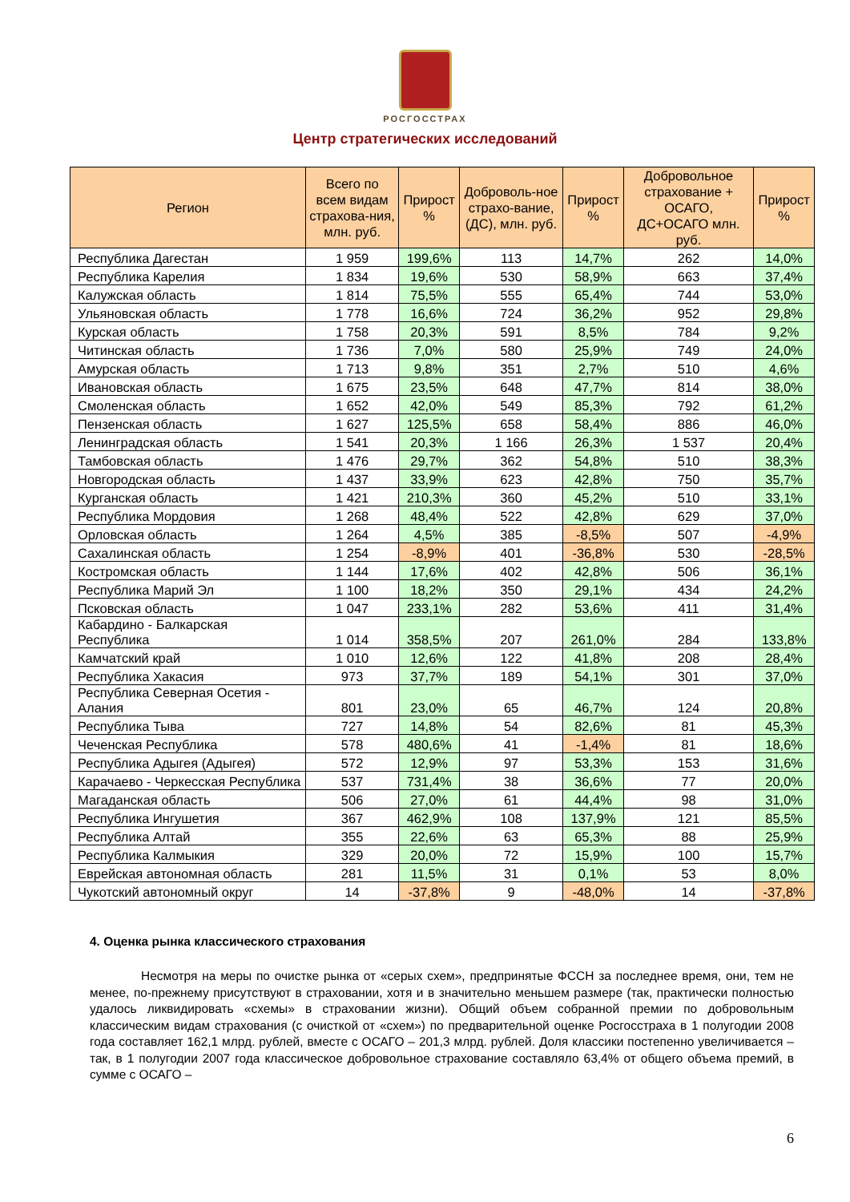РОСГОССТРАХ
Центр стратегических исследований
| Регион | Всего по всем видам страхова-ния, млн. руб. | Прирост % | Доброволь-ное страхо-вание, (ДС), млн. руб. | Прирост % | Добровольное страхование + ОСАГО, ДС+ОСАГО млн. руб. | Прирост % |
| --- | --- | --- | --- | --- | --- | --- |
| Республика Дагестан | 1 959 | 199,6% | 113 | 14,7% | 262 | 14,0% |
| Республика Карелия | 1 834 | 19,6% | 530 | 58,9% | 663 | 37,4% |
| Калужская область | 1 814 | 75,5% | 555 | 65,4% | 744 | 53,0% |
| Ульяновская область | 1 778 | 16,6% | 724 | 36,2% | 952 | 29,8% |
| Курская область | 1 758 | 20,3% | 591 | 8,5% | 784 | 9,2% |
| Читинская область | 1 736 | 7,0% | 580 | 25,9% | 749 | 24,0% |
| Амурская область | 1 713 | 9,8% | 351 | 2,7% | 510 | 4,6% |
| Ивановская область | 1 675 | 23,5% | 648 | 47,7% | 814 | 38,0% |
| Смоленская область | 1 652 | 42,0% | 549 | 85,3% | 792 | 61,2% |
| Пензенская область | 1 627 | 125,5% | 658 | 58,4% | 886 | 46,0% |
| Ленинградская область | 1 541 | 20,3% | 1 166 | 26,3% | 1 537 | 20,4% |
| Тамбовская область | 1 476 | 29,7% | 362 | 54,8% | 510 | 38,3% |
| Новгородская область | 1 437 | 33,9% | 623 | 42,8% | 750 | 35,7% |
| Курганская область | 1 421 | 210,3% | 360 | 45,2% | 510 | 33,1% |
| Республика Мордовия | 1 268 | 48,4% | 522 | 42,8% | 629 | 37,0% |
| Орловская область | 1 264 | 4,5% | 385 | -8,5% | 507 | -4,9% |
| Сахалинская область | 1 254 | -8,9% | 401 | -36,8% | 530 | -28,5% |
| Костромская область | 1 144 | 17,6% | 402 | 42,8% | 506 | 36,1% |
| Республика Марий Эл | 1 100 | 18,2% | 350 | 29,1% | 434 | 24,2% |
| Псковская область | 1 047 | 233,1% | 282 | 53,6% | 411 | 31,4% |
| Кабардино - Балкарская Республика | 1 014 | 358,5% | 207 | 261,0% | 284 | 133,8% |
| Камчатский край | 1 010 | 12,6% | 122 | 41,8% | 208 | 28,4% |
| Республика Хакасия | 973 | 37,7% | 189 | 54,1% | 301 | 37,0% |
| Республика Северная Осетия - Алания | 801 | 23,0% | 65 | 46,7% | 124 | 20,8% |
| Республика Тыва | 727 | 14,8% | 54 | 82,6% | 81 | 45,3% |
| Чеченская Республика | 578 | 480,6% | 41 | -1,4% | 81 | 18,6% |
| Республика Адыгея (Адыгея) | 572 | 12,9% | 97 | 53,3% | 153 | 31,6% |
| Карачаево - Черкесская Республика | 537 | 731,4% | 38 | 36,6% | 77 | 20,0% |
| Магаданская область | 506 | 27,0% | 61 | 44,4% | 98 | 31,0% |
| Республика Ингушетия | 367 | 462,9% | 108 | 137,9% | 121 | 85,5% |
| Республика Алтай | 355 | 22,6% | 63 | 65,3% | 88 | 25,9% |
| Республика Калмыкия | 329 | 20,0% | 72 | 15,9% | 100 | 15,7% |
| Еврейская автономная область | 281 | 11,5% | 31 | 0,1% | 53 | 8,0% |
| Чукотский автономный округ | 14 | -37,8% | 9 | -48,0% | 14 | -37,8% |
4. Оценка рынка классического страхования
Несмотря на меры по очистке рынка от «серых схем», предпринятые ФССН за последнее время, они, тем не менее, по-прежнему присутствуют в страховании, хотя и в значительно меньшем размере (так, практически полностью удалось ликвидировать «схемы» в страховании жизни). Общий объем собранной премии по добровольным классическим видам страхования (с очисткой от «схем») по предварительной оценке Росгосстраха в 1 полугодии 2008 года составляет 162,1 млрд. рублей, вместе с ОСАГО – 201,3 млрд. рублей. Доля классики постепенно увеличивается – так, в 1 полугодии 2007 года классическое добровольное страхование составляло 63,4% от общего объема премий, в сумме с ОСАГО –
6